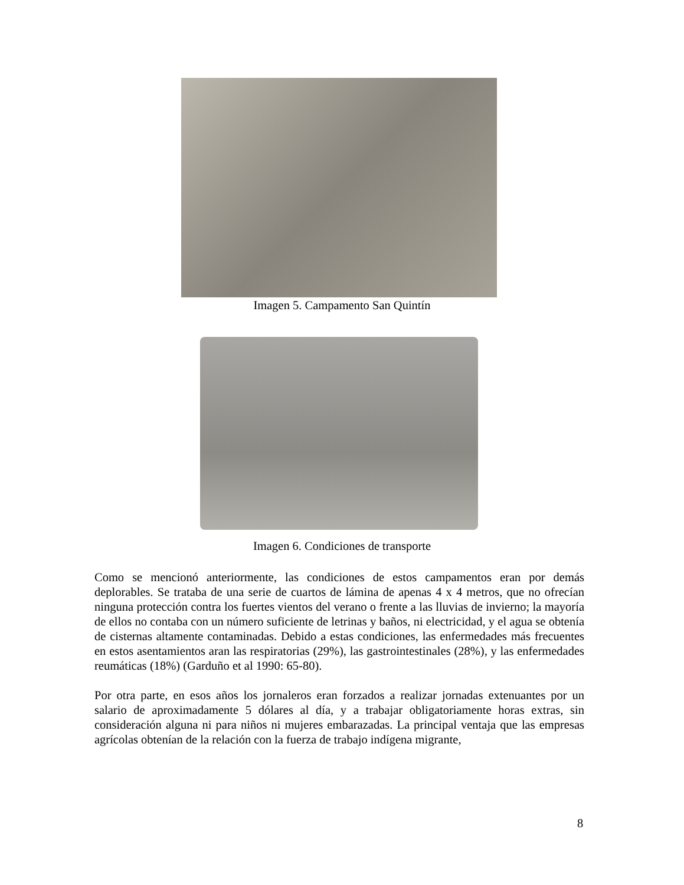Imagen 5. Campamento San Quintín
Imagen 6. Condiciones de transporte
Como se mencionó anteriormente, las condiciones de estos campamentos eran por demás deplorables. Se trataba de una serie de cuartos de lámina de apenas 4 x 4 metros, que no ofrecían ninguna protección contra los fuertes vientos del verano o frente a las lluvias de invierno; la mayoría de ellos no contaba con un número suficiente de letrinas y baños, ni electricidad, y el agua se obtenía de cisternas altamente contaminadas. Debido a estas condiciones, las enfermedades más frecuentes en estos asentamientos aran las respiratorias (29%), las gastrointestinales (28%), y las enfermedades reumáticas (18%) (Garduño et al 1990: 65-80).
Por otra parte, en esos años los jornaleros eran forzados a realizar jornadas extenuantes por un salario de aproximadamente 5 dólares al día, y a trabajar obligatoriamente horas extras, sin consideración alguna ni para niños ni mujeres embarazadas. La principal ventaja que las empresas agrícolas obtenían de la relación con la fuerza de trabajo indígena migrante,
8